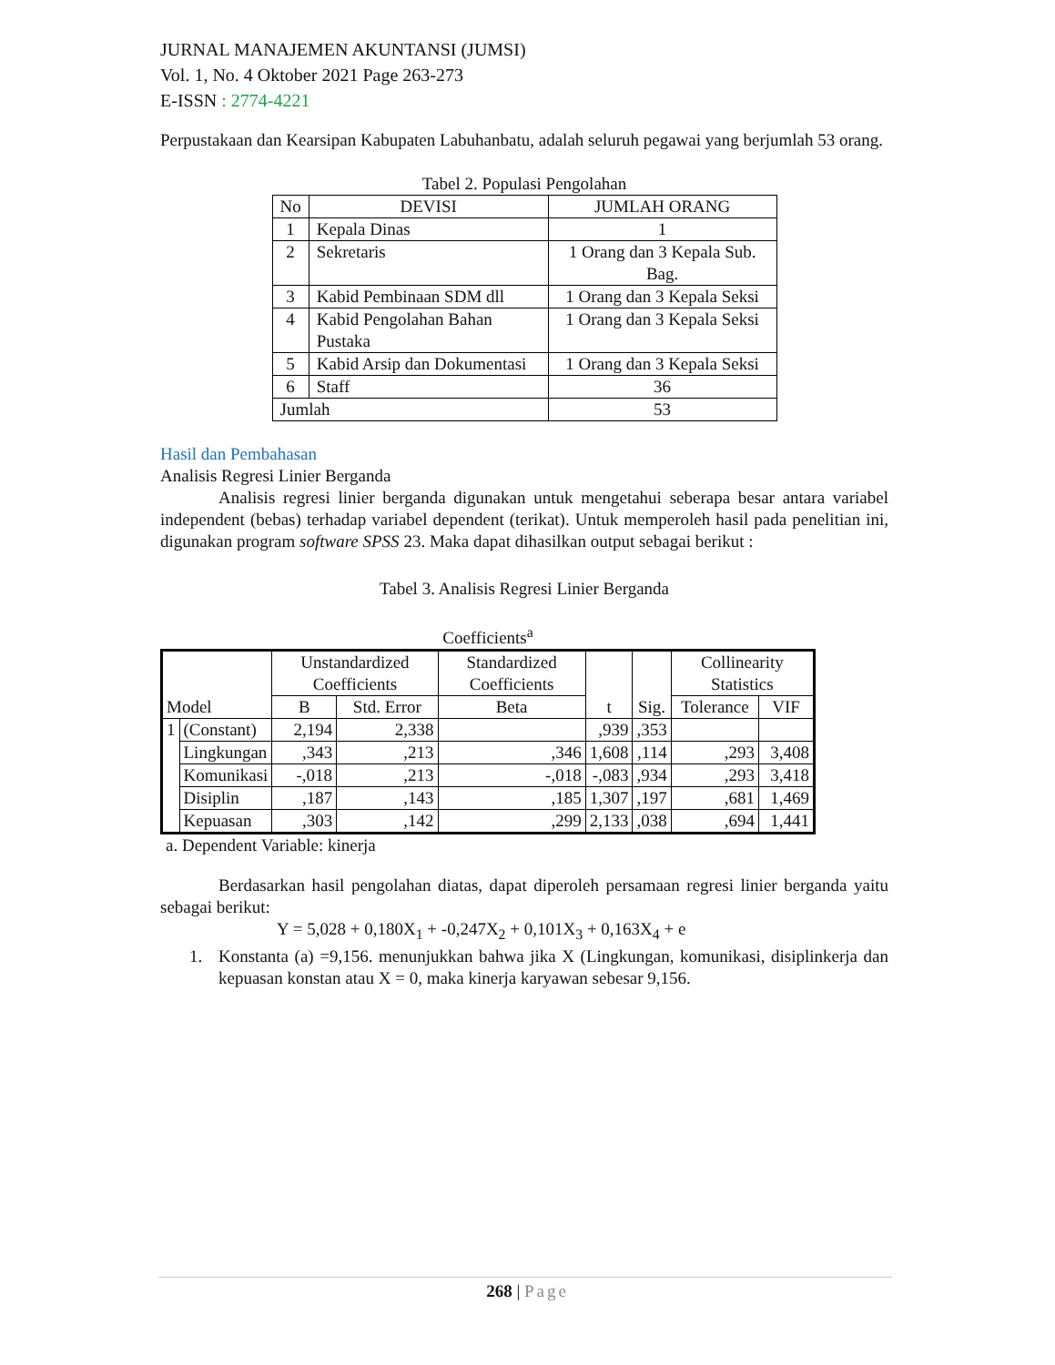JURNAL MANAJEMEN AKUNTANSI (JUMSI)
Vol. 1, No. 4 Oktober 2021 Page 263-273
E-ISSN : 2774-4221
Perpustakaan dan Kearsipan Kabupaten Labuhanbatu, adalah seluruh pegawai yang berjumlah 53 orang.
Tabel 2. Populasi Pengolahan
| No | DEVISI | JUMLAH ORANG |
| --- | --- | --- |
| 1 | Kepala Dinas | 1 |
| 2 | Sekretaris | 1 Orang dan 3 Kepala Sub. Bag. |
| 3 | Kabid Pembinaan SDM dll | 1 Orang dan 3 Kepala Seksi |
| 4 | Kabid Pengolahan Bahan Pustaka | 1 Orang dan 3 Kepala Seksi |
| 5 | Kabid Arsip dan Dokumentasi | 1 Orang dan 3 Kepala Seksi |
| 6 | Staff | 36 |
| Jumlah | | 53 |
Hasil dan Pembahasan
Analisis Regresi Linier Berganda
Analisis regresi linier berganda digunakan untuk mengetahui seberapa besar antara variabel independent (bebas) terhadap variabel dependent (terikat). Untuk memperoleh hasil pada penelitian ini, digunakan program software SPSS 23. Maka dapat dihasilkan output sebagai berikut :
Tabel 3. Analisis Regresi Linier Berganda
Coefficients<sup>a</sup>
| Model | | Unstandardized Coefficients | | Standardized Coefficients | t | Sig. | Collinearity Statistics | |
| --- | --- | --- | --- | --- | --- | --- | --- | --- |
| | | B | Std. Error | Beta | | | Tolerance | VIF |
| 1 | (Constant) | 2,194 | 2,338 | | ,939 | ,353 | | |
| | Lingkungan | ,343 | ,213 | ,346 | 1,608 | ,114 | ,293 | 3,408 |
| | Komunikasi | -,018 | ,213 | -,018 | -,083 | ,934 | ,293 | 3,418 |
| | Disiplin | ,187 | ,143 | ,185 | 1,307 | ,197 | ,681 | 1,469 |
| | Kepuasan | ,303 | ,142 | ,299 | 2,133 | ,038 | ,694 | 1,441 |
a. Dependent Variable: kinerja
Berdasarkan hasil pengolahan diatas, dapat diperoleh persamaan regresi linier berganda yaitu sebagai berikut:
Y = 5,028 + 0,180X<sub>1</sub> + -0,247X<sub>2</sub> + 0,101X<sub>3</sub> + 0,163X<sub>4</sub> + e
1. Konstanta (a) =9,156. menunjukkan bahwa jika X (Lingkungan, komunikasi, disiplinkerja dan kepuasan konstan atau X = 0, maka kinerja karyawan sebesar 9,156.
268 | Page